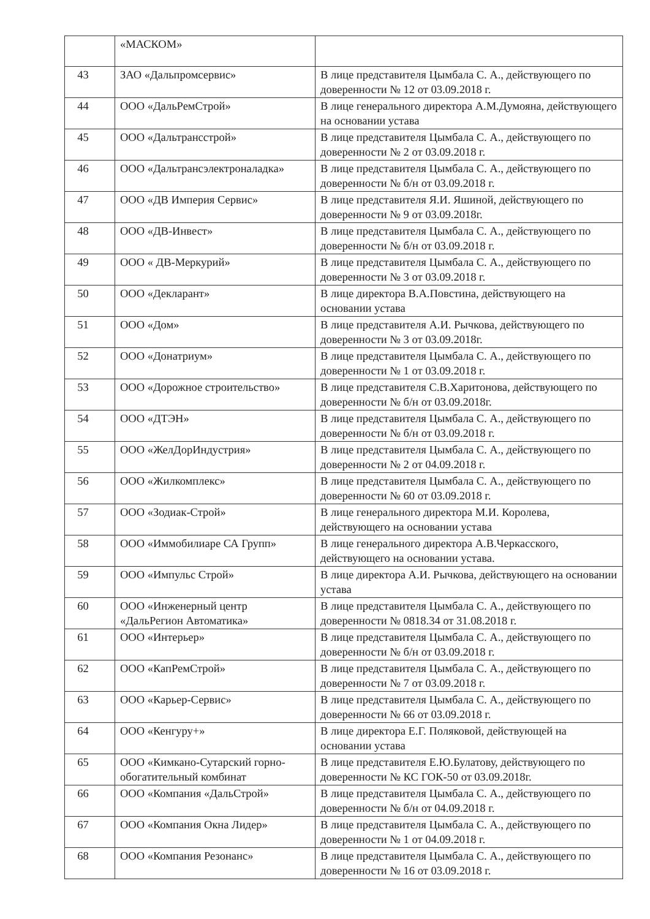| | «МАСКОМ» | |
| 43 | ЗАО «Дальпромсервис» | В лице представителя Цымбала С. А., действующего по доверенности № 12 от 03.09.2018 г. |
| 44 | ООО «ДальРемСтрой» | В лице генерального директора А.М.Думояна, действующего на основании устава |
| 45 | ООО «Дальтрансстрой» | В лице представителя Цымбала С. А., действующего по доверенности № 2 от 03.09.2018 г. |
| 46 | ООО «Дальтрансэлектроналадка» | В лице представителя Цымбала С. А., действующего по доверенности № б/н от 03.09.2018 г. |
| 47 | ООО «ДВ Империя Сервис» | В лице представителя Я.И. Яшиной, действующего по доверенности № 9 от 03.09.2018г. |
| 48 | ООО «ДВ-Инвест» | В лице представителя Цымбала С. А., действующего по доверенности № б/н от 03.09.2018 г. |
| 49 | ООО « ДВ-Меркурий» | В лице представителя Цымбала С. А., действующего по доверенности № 3 от 03.09.2018 г. |
| 50 | ООО «Декларант» | В лице директора В.А.Повстина, действующего на основании устава |
| 51 | ООО «Дом» | В лице представителя А.И. Рычкова, действующего по доверенности № 3 от 03.09.2018г. |
| 52 | ООО «Донатриум» | В лице представителя Цымбала С. А., действующего по доверенности № 1 от 03.09.2018 г. |
| 53 | ООО «Дорожное строительство» | В лице представителя С.В.Харитонова, действующего по доверенности № б/н от 03.09.2018г. |
| 54 | ООО «ДТЭН» | В лице представителя Цымбала С. А., действующего по доверенности № б/н от 03.09.2018 г. |
| 55 | ООО «ЖелДорИндустрия» | В лице представителя Цымбала С. А., действующего по доверенности № 2 от 04.09.2018 г. |
| 56 | ООО «Жилкомплекс» | В лице представителя Цымбала С. А., действующего по доверенности № 60 от 03.09.2018 г. |
| 57 | ООО «Зодиак-Строй» | В лице генерального директора М.И. Королева, действующего на основании устава |
| 58 | ООО «Иммобилиаре СА Групп» | В лице генерального директора А.В.Черкасского, действующего на основании устава. |
| 59 | ООО «Импульс Строй» | В лице директора А.И. Рычкова, действующего на основании устава |
| 60 | ООО «Инженерный центр «ДальРегион Автоматика» | В лице представителя Цымбала С. А., действующего по доверенности № 0818.34 от 31.08.2018 г. |
| 61 | ООО «Интерьер» | В лице представителя Цымбала С. А., действующего по доверенности № б/н от 03.09.2018 г. |
| 62 | ООО «КапРемСтрой» | В лице представителя Цымбала С. А., действующего по доверенности № 7 от 03.09.2018 г. |
| 63 | ООО «Карьер-Сервис» | В лице представителя Цымбала С. А., действующего по доверенности № 66 от 03.09.2018 г. |
| 64 | ООО «Кенгуру+» | В лице директора Е.Г. Поляковой, действующей на основании устава |
| 65 | ООО «Кимкано-Сутарский горно-обогатительный комбинат | В лице представителя Е.Ю.Булатову, действующего по доверенности № КС ГОК-50 от 03.09.2018г. |
| 66 | ООО «Компания «ДальСтрой» | В лице представителя Цымбала С. А., действующего по доверенности № б/н от 04.09.2018 г. |
| 67 | ООО «Компания Окна Лидер» | В лице представителя Цымбала С. А., действующего по доверенности № 1 от 04.09.2018 г. |
| 68 | ООО «Компания Резонанс» | В лице представителя Цымбала С. А., действующего по доверенности № 16 от 03.09.2018 г. |